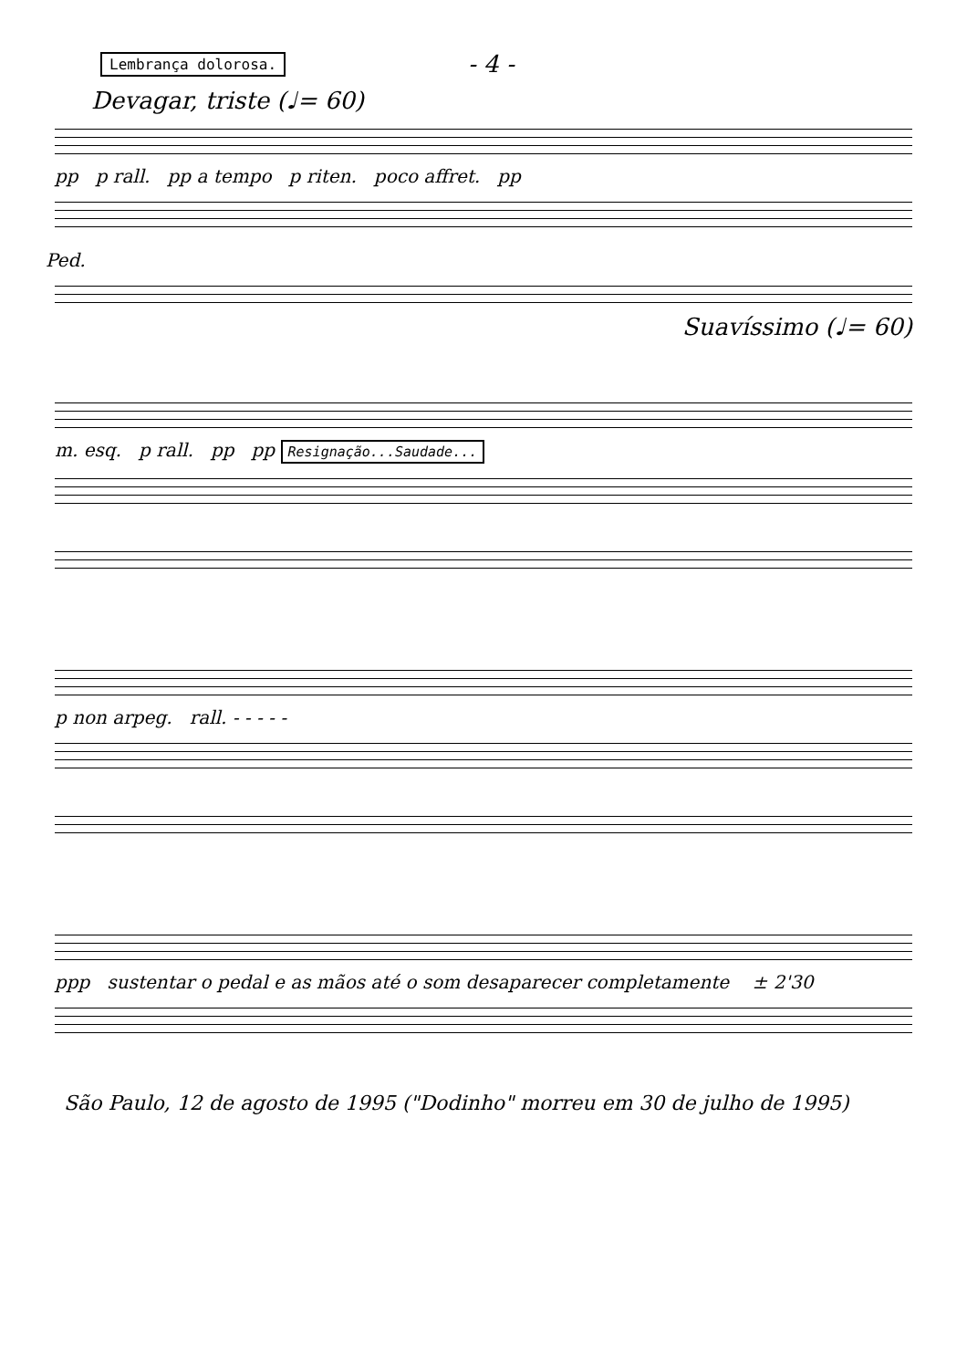Lembrança dolorosa.
- 4 -
Devagar, triste (♩= 60)
pp p rall. pp a tempo p riten. poco affret. pp
Ped.
Suavíssimo (♩= 60)
m. esq. p rall. pp pp Resignação...Saudade...
p non arpeg. rall. - - - - -
ppp sustentar o pedal e as mãos até o som desaparecer completamente ± 2'30
São Paulo, 12 de agosto de 1995 ("Dodinho" morreu em 30 de julho de 1995)